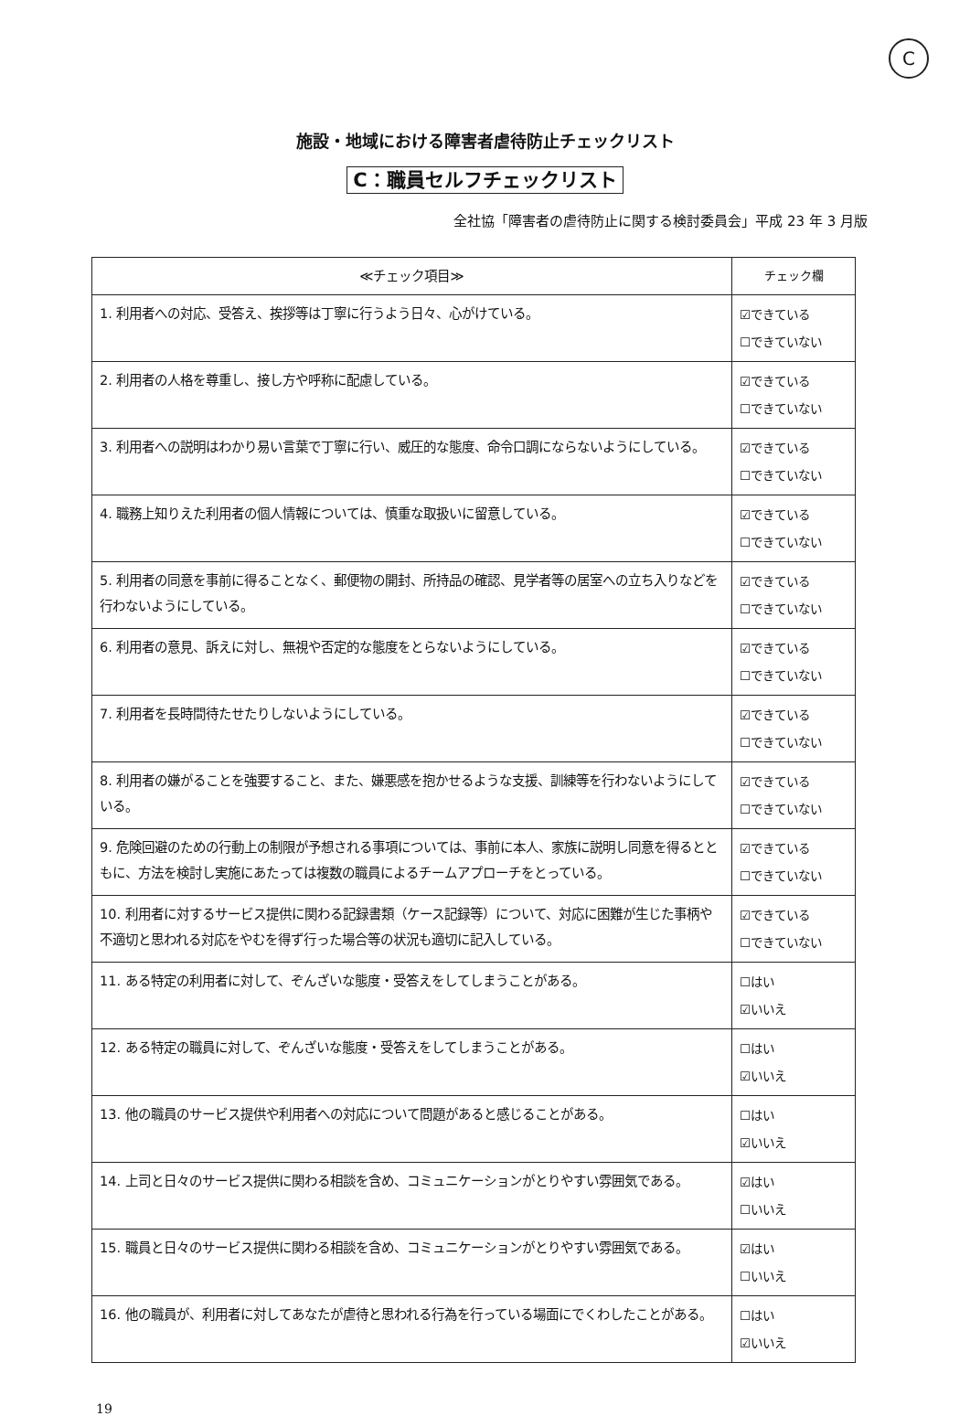C
施設・地域における障害者虐待防止チェックリスト
C：職員セルフチェックリスト
全社協「障害者の虐待防止に関する検討委員会」平成 23 年 3 月版
| ≪チェック項目≫ | チェック欄 |
| --- | --- |
| 1. 利用者への対応、受答え、挨拶等は丁寧に行うよう日々、心がけている。 | ☑できている ☐できていない |
| 2. 利用者の人格を尊重し、接し方や呼称に配慮している。 | ☑できている ☐できていない |
| 3. 利用者への説明はわかり易い言葉で丁寧に行い、威圧的な態度、命令口調にならないようにしている。 | ☑できている ☐できていない |
| 4. 職務上知りえた利用者の個人情報については、慎重な取扱いに留意している。 | ☑できている ☐できていない |
| 5. 利用者の同意を事前に得ることなく、郵便物の開封、所持品の確認、見学者等の居室への立ち入りなどを行わないようにしている。 | ☑できている ☐できていない |
| 6. 利用者の意見、訴えに対し、無視や否定的な態度をとらないようにしている。 | ☑できている ☐できていない |
| 7. 利用者を長時間待たせたりしないようにしている。 | ☑できている ☐できていない |
| 8. 利用者の嫌がることを強要すること、また、嫌悪感を抱かせるような支援、訓練等を行わないようにしている。 | ☑できている ☐できていない |
| 9. 危険回避のための行動上の制限が予想される事項については、事前に本人、家族に説明し同意を得るとともに、方法を検討し実施にあたっては複数の職員によるチームアプローチをとっている。 | ☑できている ☐できていない |
| 10. 利用者に対するサービス提供に関わる記録書類（ケース記録等）について、対応に困難が生じた事柄や不適切と思われる対応をやむを得ず行った場合等の状況も適切に記入している。 | ☑できている ☐できていない |
| 11. ある特定の利用者に対して、ぞんざいな態度・受答えをしてしまうことがある。 | ☐はい ☑いいえ |
| 12. ある特定の職員に対して、ぞんざいな態度・受答えをしてしまうことがある。 | ☐はい ☑いいえ |
| 13. 他の職員のサービス提供や利用者への対応について問題があると感じることがある。 | ☐はい ☑いいえ |
| 14. 上司と日々のサービス提供に関わる相談を含め、コミュニケーションがとりやすい雰囲気である。 | ☑はい ☐いいえ |
| 15. 職員と日々のサービス提供に関わる相談を含め、コミュニケーションがとりやすい雰囲気である。 | ☑はい ☐いいえ |
| 16. 他の職員が、利用者に対してあなたが虐待と思われる行為を行っている場面にでくわしたことがある。 | ☐はい ☑いいえ |
19